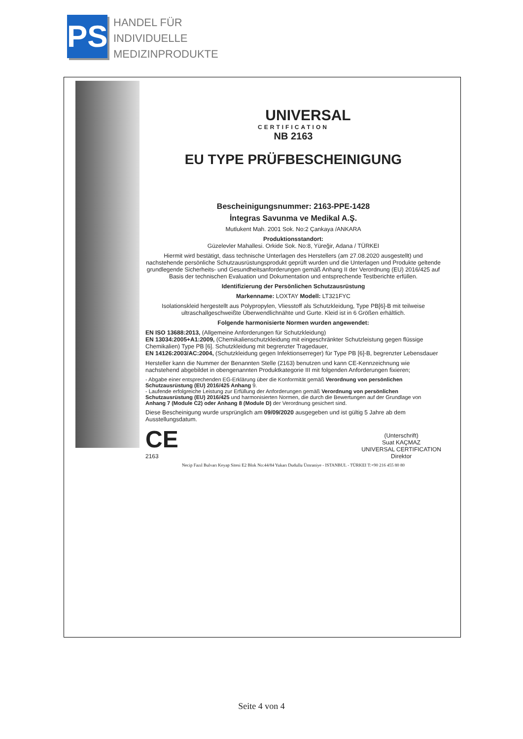PS
HANDEL FÜR
INDIVIDUELLE
MEDIZINPRODUKTE
UNIVERSAL
CERTIFICATION
NB 2163
EU TYPE PRÜFBESCHEINIGUNG
Bescheinigungsnummer: 2163-PPE-1428
İntegras Savunma ve Medikal A.Ş.
Mutlukent Mah. 2001 Sok. No:2 Çankaya /ANKARA
Produktionsstandort:
Güzelevler Mahallesi. Orkide Sok. No:8, Yüreğir, Adana / TÜRKEI
Hiermit wird bestätigt, dass technische Unterlagen des Herstellers (am 27.08.2020 ausgestellt) und nachstehende persönliche Schutzausrüstungsprodukt geprüft wurden und die Unterlagen und Produkte geltende grundlegende Sicherheits- und Gesundheitsanforderungen gemäß Anhang II der Verordnung (EU) 2016/425 auf Basis der technischen Evaluation und Dokumentation und entsprechende Testberichte erfüllen.
Identifizierung der Persönlichen Schutzausrüstung
Markenname: LOXTAY Modell: LT321FYC
Isolationskleid hergestellt aus Polypropylen, Vliesstoff als Schutzkleidung, Type PB[6]-B mit teilweise ultraschallgeschweißte Überwendlichnähte und Gurte. Kleid ist in 6 Größen erhältlich.
Folgende harmonisierte Normen wurden angewendet:
EN ISO 13688:2013, (Allgemeine Anforderungen für Schutzkleidung)
EN 13034:2005+A1:2009, (Chemikalienschutzkleidung mit eingeschränkter Schutzleistung gegen flüssige Chemikalien) Type PB [6]. Schutzkleidung mit begrenzter Tragedauer,
EN 14126:2003/AC:2004, (Schutzkleidung gegen Infektionserreger) für Type PB [6]-B, begrenzter Lebensdauer
Hersteller kann die Nummer der Benannten Stelle (2163) benutzen und kann CE-Kennzeichnung wie nachstehend abgebildet in obengenannten Produktkategorie III mit folgenden Anforderungen fixieren;
- Abgabe einer entsprechenden EG-Erklärung über die Konformität gemäß Verordnung von persönlichen Schutzausrüstung (EU) 2016/425 Anhang 9.
- Laufende erfolgreiche Leistung zur Erfüllung der Anforderungen gemäß Verordnung von persönlichen Schutzausrüstung (EU) 2016/425 und harmonisierten Normen, die durch die Bewertungen auf der Grundlage von Anhang 7 (Module C2) oder Anhang 8 (Module D) der Verordnung gesichert sind.
Diese Bescheinigung wurde ursprünglich am 09/09/2020 ausgegeben und ist gültig 5 Jahre ab dem Ausstellungsdatum.
CE
2163
(Unterschrift)
Suat KAÇMAZ
UNIVERSAL CERTIFICATION
Direktor
Necip Fazıl Bulvarı Keyap Sitesi E2 Blok No:44/84 Yukarı Dudullu Ümraniye - ISTANBUL - TÜRKEI T:+90 216 455 80 80
Seite 4 von 4